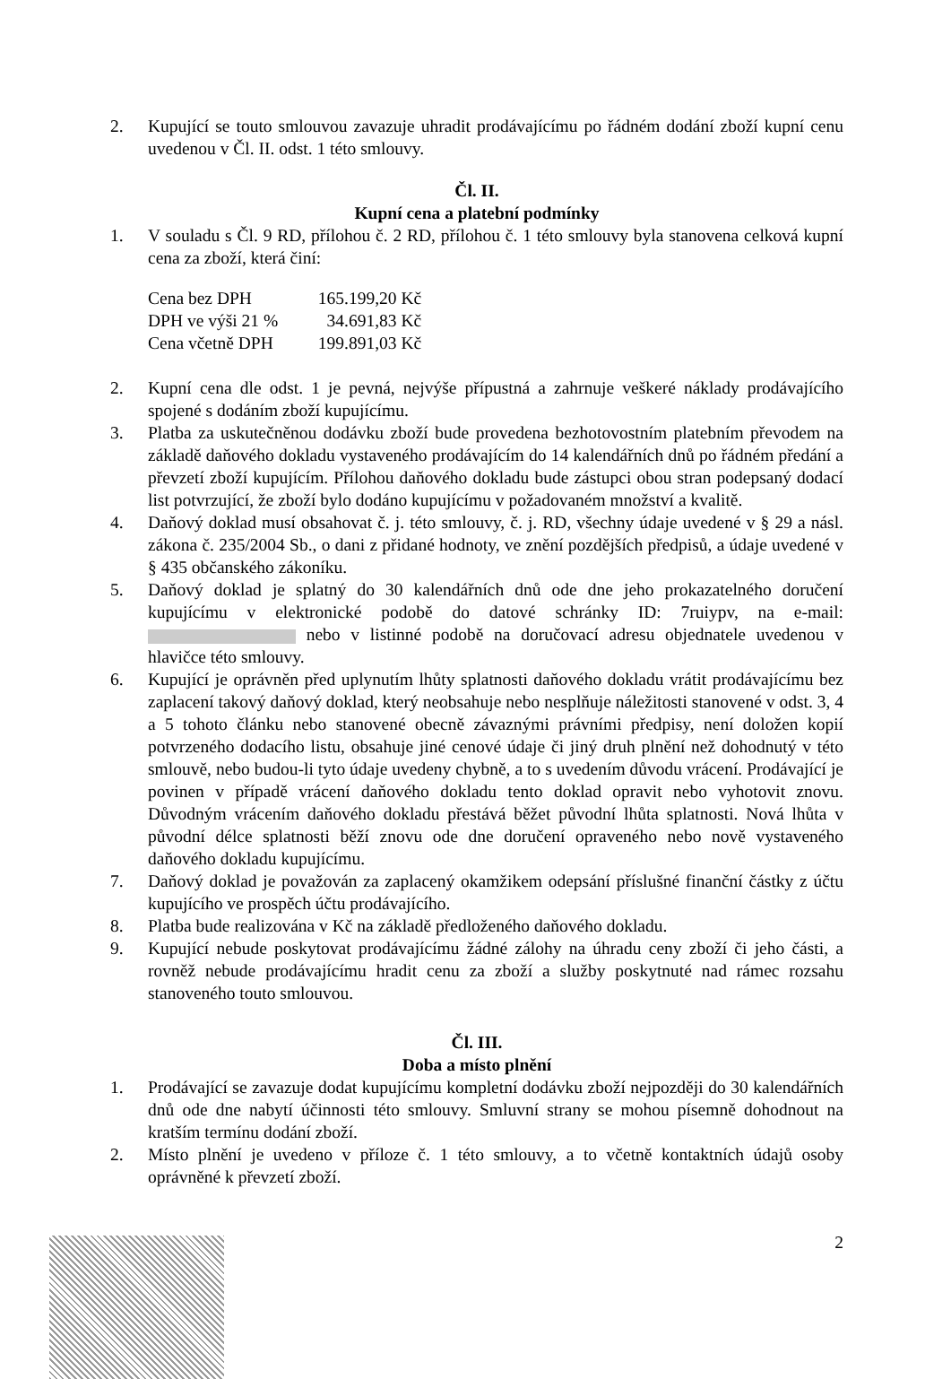2. Kupující se touto smlouvou zavazuje uhradit prodávajícímu po řádném dodání zboží kupní cenu uvedenou v Čl. II. odst. 1 této smlouvy.
Čl. II.
Kupní cena a platební podmínky
1. V souladu s Čl. 9 RD, přílohou č. 2 RD, přílohou č. 1 této smlouvy byla stanovena celková kupní cena za zboží, která činí:
| Cena bez DPH | 165.199,20 Kč |
| DPH ve výši 21 % | 34.691,83 Kč |
| Cena včetně DPH | 199.891,03 Kč |
2. Kupní cena dle odst. 1 je pevná, nejvýše přípustná a zahrnuje veškeré náklady prodávajícího spojené s dodáním zboží kupujícímu.
3. Platba za uskutečněnou dodávku zboží bude provedena bezhotovostním platebním převodem na základě daňového dokladu vystaveného prodávajícím do 14 kalendářních dnů po řádném předání a převzetí zboží kupujícím. Přílohou daňového dokladu bude zástupci obou stran podepsaný dodací list potvrzující, že zboží bylo dodáno kupujícímu v požadovaném množství a kvalitě.
4. Daňový doklad musí obsahovat č. j. této smlouvy, č. j. RD, všechny údaje uvedené v § 29 a násl. zákona č. 235/2004 Sb., o dani z přidané hodnoty, ve znění pozdějších předpisů, a údaje uvedené v § 435 občanského zákoníku.
5. Daňový doklad je splatný do 30 kalendářních dnů ode dne jeho prokazatelného doručení kupujícímu v elektronické podobě do datové schránky ID: 7ruiypv, na e-mail: nebo v listinné podobě na doručovací adresu objednatele uvedenou v hlavičce této smlouvy.
6. Kupující je oprávněn před uplynutím lhůty splatnosti daňového dokladu vrátit prodávajícímu bez zaplacení takový daňový doklad, který neobsahuje nebo nesplňuje náležitosti stanovené v odst. 3, 4 a 5 tohoto článku nebo stanovené obecně závaznými právními předpisy, není doložen kopií potvrzeného dodacího listu, obsahuje jiné cenové údaje či jiný druh plnění než dohodnutý v této smlouvě, nebo budou-li tyto údaje uvedeny chybně, a to s uvedením důvodu vrácení. Prodávající je povinen v případě vrácení daňového dokladu tento doklad opravit nebo vyhotovit znovu. Důvodným vrácením daňového dokladu přestává běžet původní lhůta splatnosti. Nová lhůta v původní délce splatnosti běží znovu ode dne doručení opraveného nebo nově vystaveného daňového dokladu kupujícímu.
7. Daňový doklad je považován za zaplacený okamžikem odepsání příslušné finanční částky z účtu kupujícího ve prospěch účtu prodávajícího.
8. Platba bude realizována v Kč na základě předloženého daňového dokladu.
9. Kupující nebude poskytovat prodávajícímu žádné zálohy na úhradu ceny zboží či jeho části, a rovněž nebude prodávajícímu hradit cenu za zboží a služby poskytnuté nad rámec rozsahu stanoveného touto smlouvou.
Čl. III.
Doba a místo plnění
1. Prodávající se zavazuje dodat kupujícímu kompletní dodávku zboží nejpozději do 30 kalendářních dnů ode dne nabytí účinnosti této smlouvy. Smluvní strany se mohou písemně dohodnout na kratším termínu dodání zboží.
2. Místo plnění je uvedeno v příloze č. 1 této smlouvy, a to včetně kontaktních údajů osoby oprávněné k převzetí zboží.
2